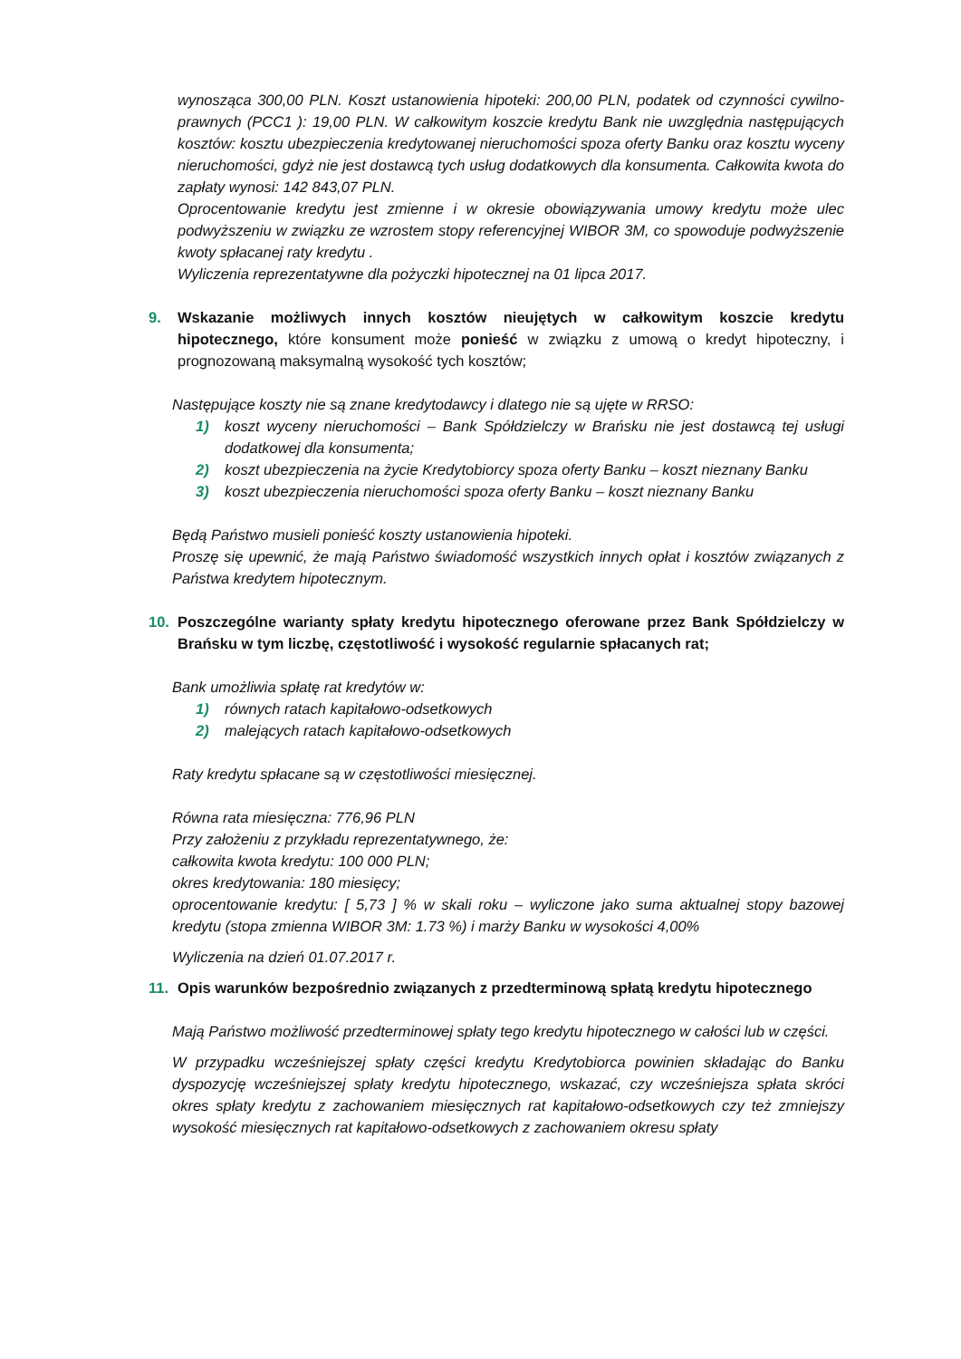wynosząca 300,00 PLN. Koszt ustanowienia hipoteki: 200,00 PLN, podatek od czynności cywilno-prawnych (PCC1 ): 19,00 PLN. W całkowitym koszcie kredytu Bank nie uwzględnia następujących kosztów: kosztu ubezpieczenia kredytowanej nieruchomości spoza oferty Banku oraz kosztu wyceny nieruchomości, gdyż nie jest dostawcą tych usług dodatkowych dla konsumenta. Całkowita kwota do zapłaty wynosi: 142 843,07 PLN.
Oprocentowanie kredytu jest zmienne i w okresie obowiązywania umowy kredytu może ulec podwyższeniu w związku ze wzrostem stopy referencyjnej WIBOR 3M, co spowoduje podwyższenie kwoty spłacanej raty kredytu .
Wyliczenia reprezentatywne dla pożyczki hipotecznej na 01 lipca 2017.
9. Wskazanie możliwych innych kosztów nieujętych w całkowitym koszcie kredytu hipotecznego, które konsument może ponieść w związku z umową o kredyt hipoteczny, i prognozowaną maksymalną wysokość tych kosztów;
Następujące koszty nie są znane kredytodawcy i dlatego nie są ujęte w RRSO:
1) koszt wyceny nieruchomości – Bank Spółdzielczy w Brańsku nie jest dostawcą tej usługi dodatkowej dla konsumenta;
2) koszt ubezpieczenia na życie Kredytobiorcy spoza oferty Banku – koszt nieznany Banku
3) koszt ubezpieczenia nieruchomości spoza oferty Banku – koszt nieznany Banku
Będą Państwo musieli ponieść koszty ustanowienia hipoteki.
Proszę się upewnić, że mają Państwo świadomość wszystkich innych opłat i kosztów związanych z Państwa kredytem hipotecznym.
10. Poszczególne warianty spłaty kredytu hipotecznego oferowane przez Bank Spółdzielczy w Brańsku w tym liczbę, częstotliwość i wysokość regularnie spłacanych rat;
Bank umożliwia spłatę rat kredytów w:
1) równych ratach kapitałowo-odsetkowych
2) malejących ratach kapitałowo-odsetkowych
Raty kredytu spłacane są w częstotliwości miesięcznej.
Równa rata miesięczna: 776,96 PLN
Przy założeniu z przykładu reprezentatywnego, że:
całkowita kwota kredytu: 100 000 PLN;
okres kredytowania: 180 miesięcy;
oprocentowanie kredytu: [ 5,73 ] % w skali roku – wyliczone jako suma aktualnej stopy bazowej kredytu (stopa zmienna WIBOR 3M: 1.73 %) i marży Banku w wysokości 4,00%
Wyliczenia na dzień 01.07.2017 r.
11. Opis warunków bezpośrednio związanych z przedterminową spłatą kredytu hipotecznego
Mają Państwo możliwość przedterminowej spłaty tego kredytu hipotecznego w całości lub w części.
W przypadku wcześniejszej spłaty części kredytu Kredytobiorca powinien składając do Banku dyspozycję wcześniejszej spłaty kredytu hipotecznego, wskazać, czy wcześniejsza spłata skróci okres spłaty kredytu z zachowaniem miesięcznych rat kapitałowo-odsetkowych czy też zmniejszy wysokość miesięcznych rat kapitałowo-odsetkowych z zachowaniem okresu spłaty